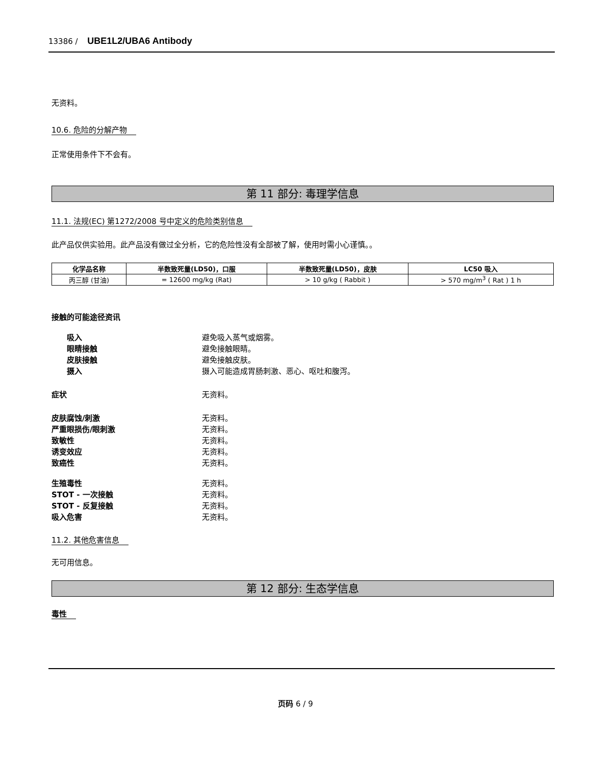13386 / UBE1L2/UBA6 Antibody
无资料。
10.6. 危险的分解产物
正常使用条件下不会有。
第 11 部分: 毒理学信息
11.1. 法规(EC) 第1272/2008 号中定义的危险类别信息
此产品仅供实验用。此产品没有做过全分析，它的危险性没有全部被了解，使用时需小心谨慎。。
| 化学品名称 | 半数致死量(LD50)，口服 | 半数致死量(LD50)，皮肤 | LC50 吸入 |
| --- | --- | --- | --- |
| 丙三醇 (甘油) | = 12600 mg/kg (Rat) | > 10 g/kg ( Rabbit ) | > 570 mg/m<sup>3</sup> ( Rat ) 1 h |
接触的可能途径资讯
吸入 避免吸入蒸气或烟雾。
眼睛接触 避免接触眼睛。
皮肤接触 避免接触皮肤。
摄入 摄入可能造成胃肠刺激、恶心、呕吐和腹泻。
症状 无资料。
皮肤腐蚀/刺激 无资料。
严重眼损伤/眼刺激 无资料。
致敏性 无资料。
诱变效应 无资料。
致癌性 无资料。
生殖毒性 无资料。
STOT - 一次接触 无资料。
STOT - 反复接触 无资料。
吸入危害 无资料。
11.2. 其他危害信息
无可用信息。
第 12 部分: 生态学信息
毒性
页码 6 / 9